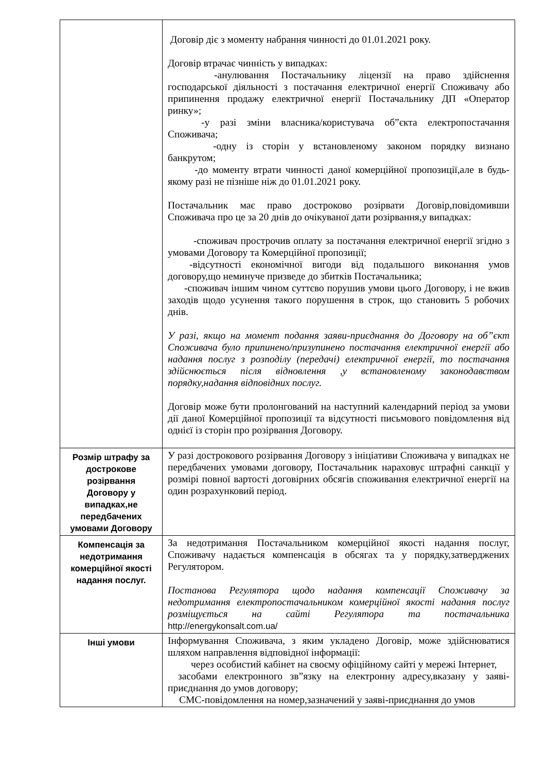| | Договір діє з моменту набрання чинності до 01.01.2021 року. Договір втрачає чинність у випадках: -анулювання Постачальнику ліцензії на право здійснення господарської діяльності з постачання електричної енергії Споживачу або припинення продажу електричної енергії Постачальнику ДП «Оператор ринку»; -у разі зміни власника/користувача об”єкта електропостачання Споживача; -одну із сторін у встановленому законом порядку визнано банкрутом; -до моменту втрати чинності даної комерційної пропозиції,але в будь-якому разі не пізніше ніж до 01.01.2021 року. Постачальник має право достроково розірвати Договір,повідомивши Споживача про це за 20 днів до очікуваної дати розірвання,у випадках: -споживач прострочив оплату за постачання електричної енергії згідно з умовами Договору та Комерційної пропозиції; -відсутності економічної вигоди від подальшого виконання умов договору,що неминуче призведе до збитків Постачальника; -споживач іншим чином суттєво порушив умови цього Договору, і не вжив заходів щодо усунення такого порушення в строк, що становить 5 робочих днів. У разі, якщо на момент подання заяви-приєднання до Договору на об”єкт Споживача було припинено/призупинено постачання електричної енергії або надання послуг з розподілу (передачі) електричної енергії, то постачання здійснюється після відновлення ,у встановленому законодавством порядку,надання відповідних послуг. Договір може бути пролонгований на наступний календарний період за умови дії даної Комерційної пропозиції та відсутності письмового повідомлення від однієї із сторін про розірвання Договору. |
| Розмір штрафу за достроковe розірвання Договору у випадках,не передбачених умовами Договору | У разі дострокового розірвання Договору з ініціативи Споживача у випадках не передбачених умовами договору, Постачальник нараховує штрафні санкції у розмірі повної вартості договірних обсягів споживання електричної енергії на один розрахунковий період. |
| Компенсація за недотримання комерційної якості надання послуг. | За недотримання Постачальником комерційної якості надання послуг, Споживачу надається компенсація в обсягах та у порядку,затверджених Регулятором. Постанова Регулятора щодо надання компенсації Споживачу за недотримання електропостачальником комерційної якості надання послуг розміщується на сайті Регулятора та постачальника http://energykonsalt.com.ua/ |
| Інші умови | Інформування Споживача, з яким укладено Договір, може здійснюватися шляхом направлення відповідної інформації: через особистий кабінет на своєму офіційному сайті у мережі Інтернет, засобами електронного зв”язку на електронну адресу,вказану у заяві-приєднання до умов договору; СМС-повідомлення на номер,зазначений у заяві-приєднання до умов |